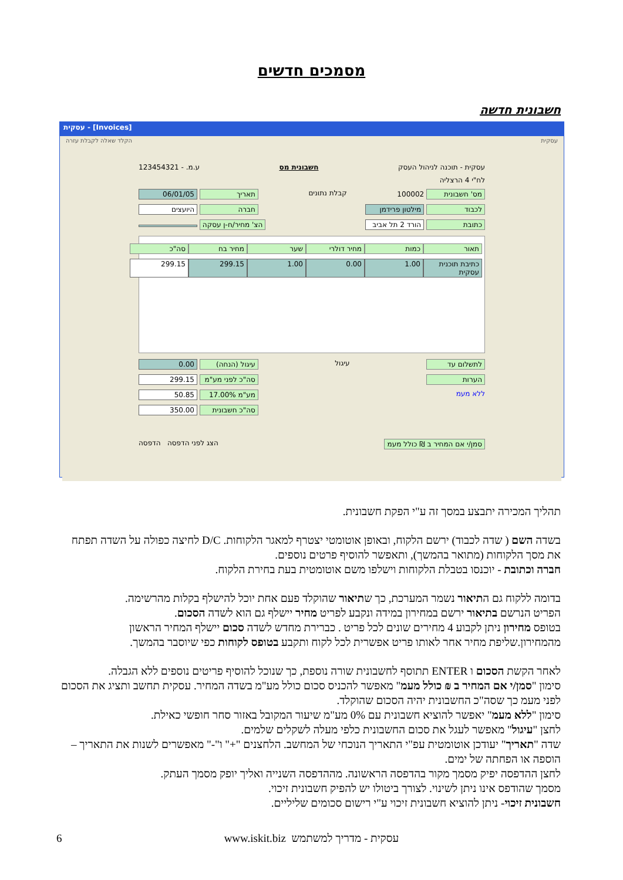מסמכים חדשים
חשבונית חדשה
עסקית - [Invoices]
עסקית הקלד שאלה לקבלת עזרה
עסקית - תוכנה לניהול העסק חשבונית מס ע.מ. - 123454321
לח"י 4 הרצליה
מס' חשבונית 100002 קבלת נתונים תאריך 06/01/05
לכבוד מילטון פרידמן חברה היועצים
כתובת הורד 2 תל אביב הצ' מחיר/ח-ן עסקה
תאור כמות מחיר דולרי שער מחיר בח סה"כ
כתיבת תוכנית עסקית 1.00 0.00 1.00 299.15 299.15
לתשלום עד עיגול עיגול (הנחה) 0.00
הערות סה"כ לפני מע"מ 299.15
ללא מעמ מע"מ 17.00% 50.85
סה"כ חשבונית 350.00
סמן/י אם המחיר ב ₪ כולל מעמ הצג לפני הדפסה הדפסה
תהליך המכירה יתבצע במסך זה ע"י הפקת חשבונית.
בשדה השם ( שדה לכבוד) ירשם הלקוח, ובאופן אוטומטי יצטרף למאגר הלקוחות. D/C לחיצה כפולה על השדה תפתח את מסך הלקוחות (מתואר בהמשך), ותאפשר להוסיף פרטים נוספים.
חברה וכתובת - יוכנסו בטבלת הלקוחות וישלפו משם אוטומטית בעת בחירת הלקוח.
בדומה ללקוח גם התיאור נשמר המערכת, כך שתיאור שהוקלד פעם אחת יוכל להישלף בקלות מהרשימה.
הפריט הנרשם בתיאור ירשם במחירון במידה ונקבע לפריט מחיר יישלף גם הוא לשדה הסכום.
בטופס מחירון ניתן לקבוע 4 מחירים שונים לכל פריט . כברירת מחדש לשדה סכום יישלף המחיר הראשון מהמחירון.שליפת מחיר אחר לאותו פריט אפשרית לכל לקוח ותקבע בטופס לקוחות כפי שיוסבר בהמשך.
לאחר הקשת הסכום ו ENTER תתוסף לחשבונית שורה נוספת, כך שנוכל להוסיף פריטים נוספים ללא הגבלה.
סימון "סמן/י אם המחיר ב ₪ כולל מעמ" מאפשר להכניס סכום כולל מע"מ בשדה המחיר. עסקית תחשב ותציג את הסכום לפני מעמ כך שסה"כ החשבונית יהיה הסכום שהוקלד.
סימון "ללא מעמ" יאפשר להוציא חשבונית עם 0% מע"מ שיעור המקובל באזור סחר חופשי כאילת.
לחצן "עיגול" מאפשר לעגל את סכום החשבונית כלפי מעלה לשקלים שלמים.
שדה "תאריך" יעודכן אוטומטית עפ"י התאריך הנוכחי של המחשב. הלחצנים "+" ו"-" מאפשרים לשנות את התאריך – הוספה או הפחתה של ימים.
לחצן ההדפסה יפיק מסמך מקור בהדפסה הראשונה. מההדפסה השנייה ואליך יופק מסמך העתק.
מסמך שהודפס אינו ניתן לשינוי. לצורך ביטולו יש להפיק חשבונית זיכוי.
חשבונית זיכוי- ניתן להוציא חשבונית זיכוי ע"י רישום סכומים שליליים.
עסקית - מדריך למשתמש www.iskit.biz
6